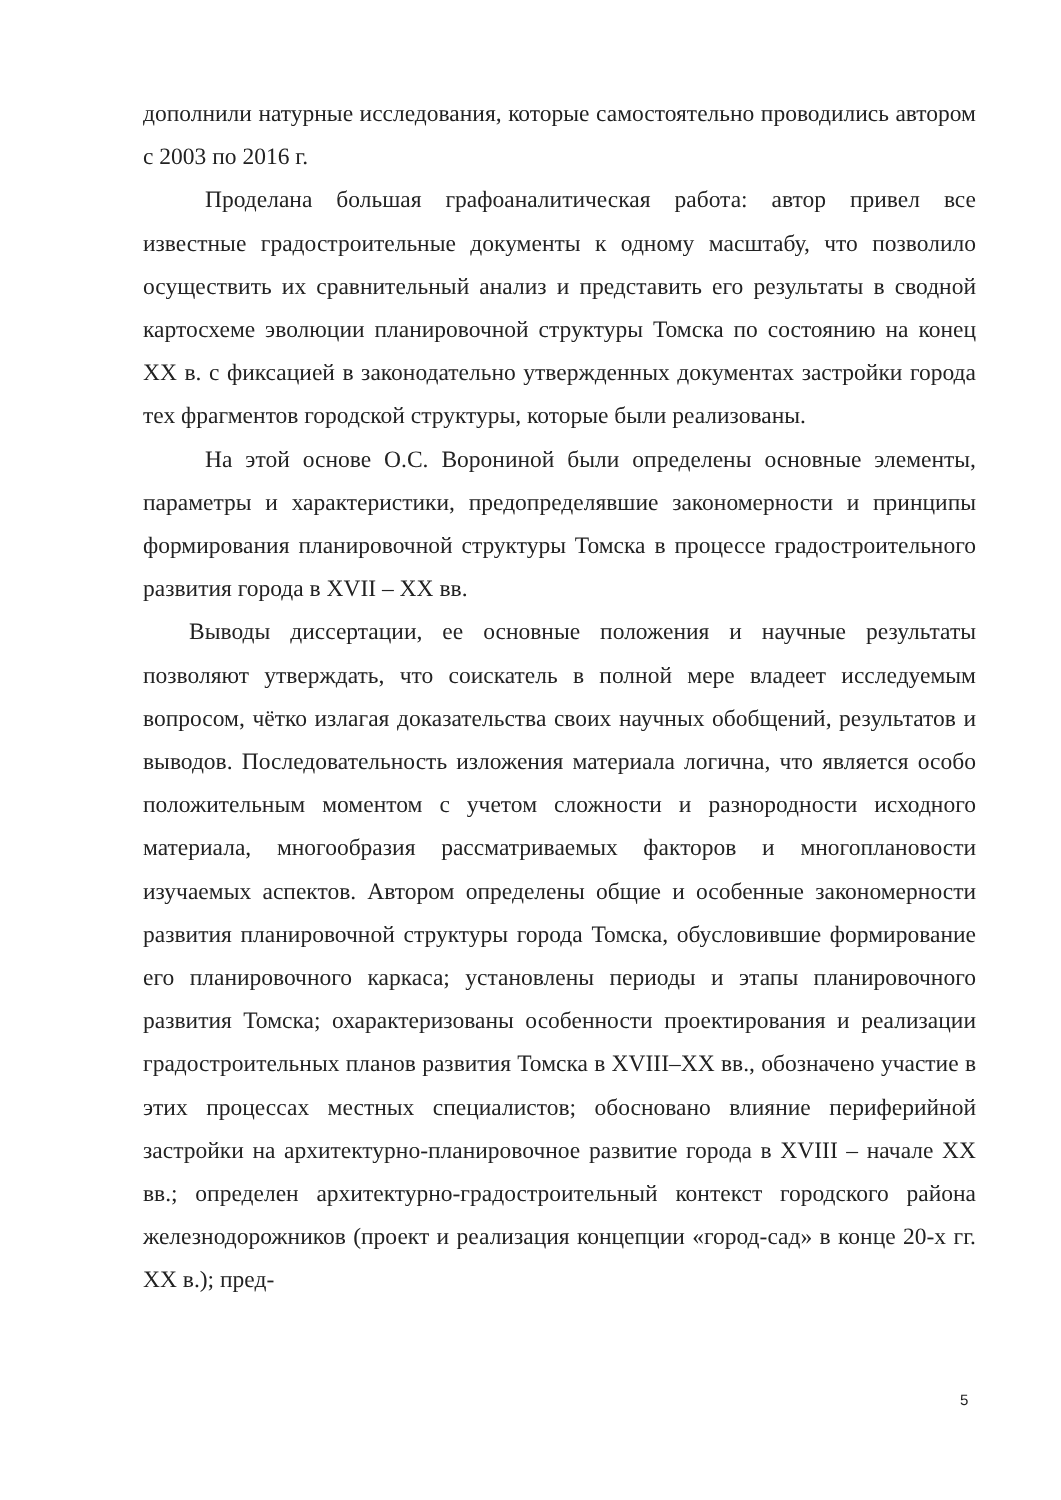дополнили натурные исследования, которые самостоятельно проводились автором с 2003 по 2016 г.
Проделана большая графоаналитическая работа: автор привел все известные градостроительные документы к одному масштабу, что позволило осуществить их сравнительный анализ и представить его результаты в сводной картосхеме эволюции планировочной структуры Томска по состоянию на конец XX в. с фиксацией в законодательно утвержденных документах застройки города тех фрагментов городской структуры, которые были реализованы.
На этой основе О.С. Ворониной были определены основные элементы, параметры и характеристики, предопределявшие закономерности и принципы формирования планировочной структуры Томска в процессе градостроительного развития города в XVII – XX вв.
Выводы диссертации, ее основные положения и научные результаты позволяют утверждать, что соискатель в полной мере владеет исследуемым вопросом, чётко излагая доказательства своих научных обобщений, результатов и выводов. Последовательность изложения материала логична, что является особо положительным моментом с учетом сложности и разнородности исходного материала, многообразия рассматриваемых факторов и многоплановости изучаемых аспектов. Автором определены общие и особенные закономерности развития планировочной структуры города Томска, обусловившие формирование его планировочного каркаса; установлены периоды и этапы планировочного развития Томска; охарактеризованы особенности проектирования и реализации градостроительных планов развития Томска в XVIII–XX вв., обозначено участие в этих процессах местных специалистов; обосновано влияние периферийной застройки на архитектурно-планировочное развитие города в XVIII – начале XX вв.; определен архитектурно-градостроительный контекст городского района железнодорожников (проект и реализация концепции «город-сад» в конце 20-х гг. XX в.); пред-
5